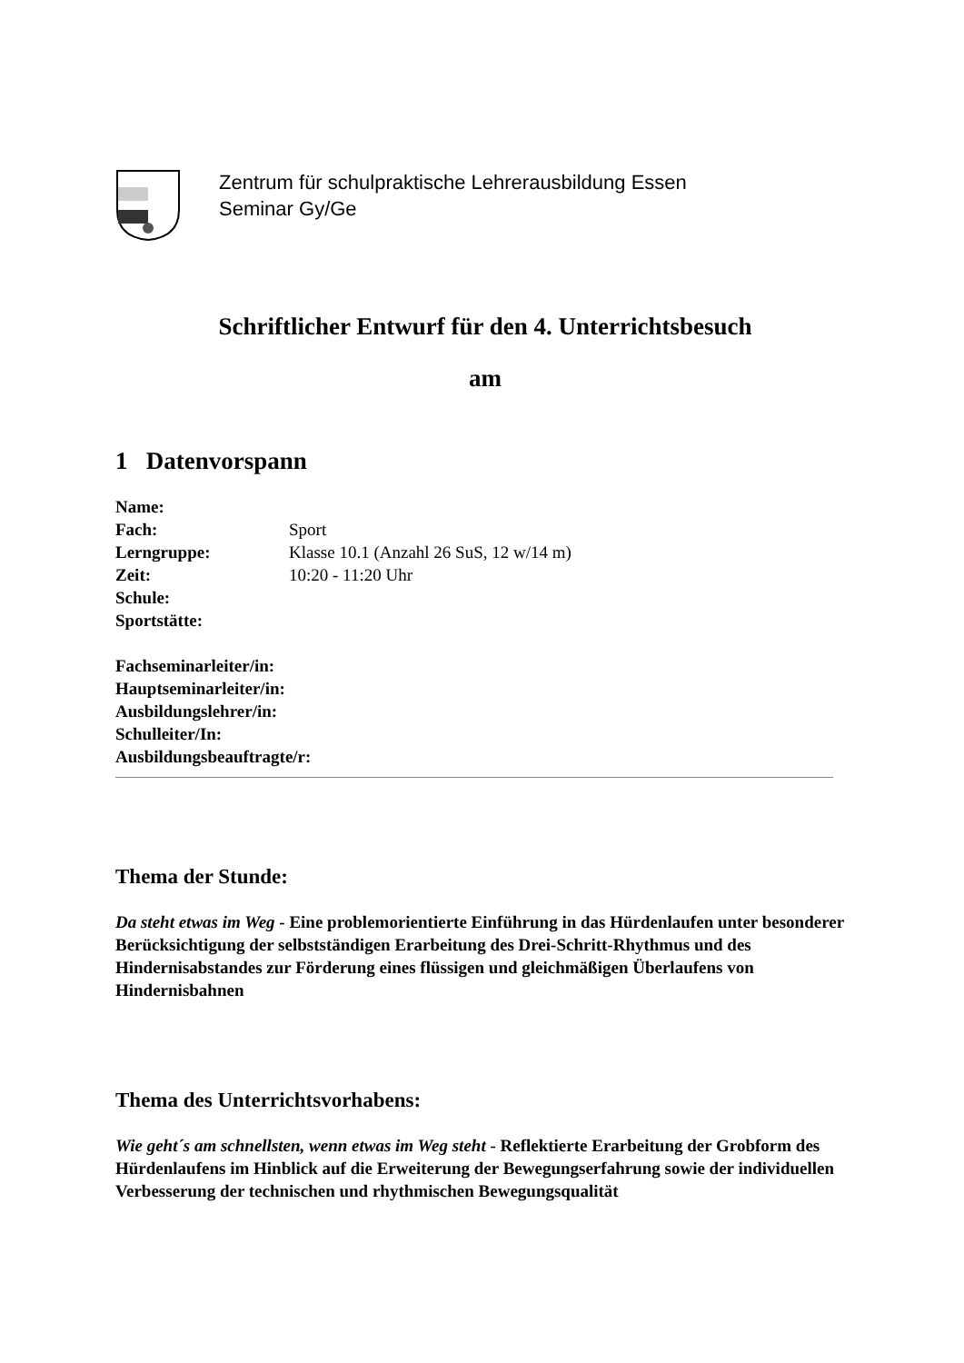Zentrum für schulpraktische Lehrerausbildung Essen
Seminar Gy/Ge
Schriftlicher Entwurf für den 4. Unterrichtsbesuch
am
1 Datenvorspann
Name:
Fach: Sport
Lerngruppe: Klasse 10.1 (Anzahl 26 SuS, 12 w/14 m)
Zeit: 10:20 - 11:20 Uhr
Schule:
Sportstätte:
Fachseminarleiter/in:
Hauptseminarleiter/in:
Ausbildungslehrer/in:
Schulleiter/In:
Ausbildungsbeauftragte/r:
Thema der Stunde:
Da steht etwas im Weg - Eine problemorientierte Einführung in das Hürdenlaufen unter besonderer Berücksichtigung der selbstständigen Erarbeitung des Drei-Schritt-Rhythmus und des Hindernisabstandes zur Förderung eines flüssigen und gleichmäßigen Überlaufens von Hindernisbahnen
Thema des Unterrichtsvorhabens:
Wie geht´s am schnellsten, wenn etwas im Weg steht - Reflektierte Erarbeitung der Grobform des Hürdenlaufens im Hinblick auf die Erweiterung der Bewegungserfahrung sowie der individuellen Verbesserung der technischen und rhythmischen Bewegungsqualität